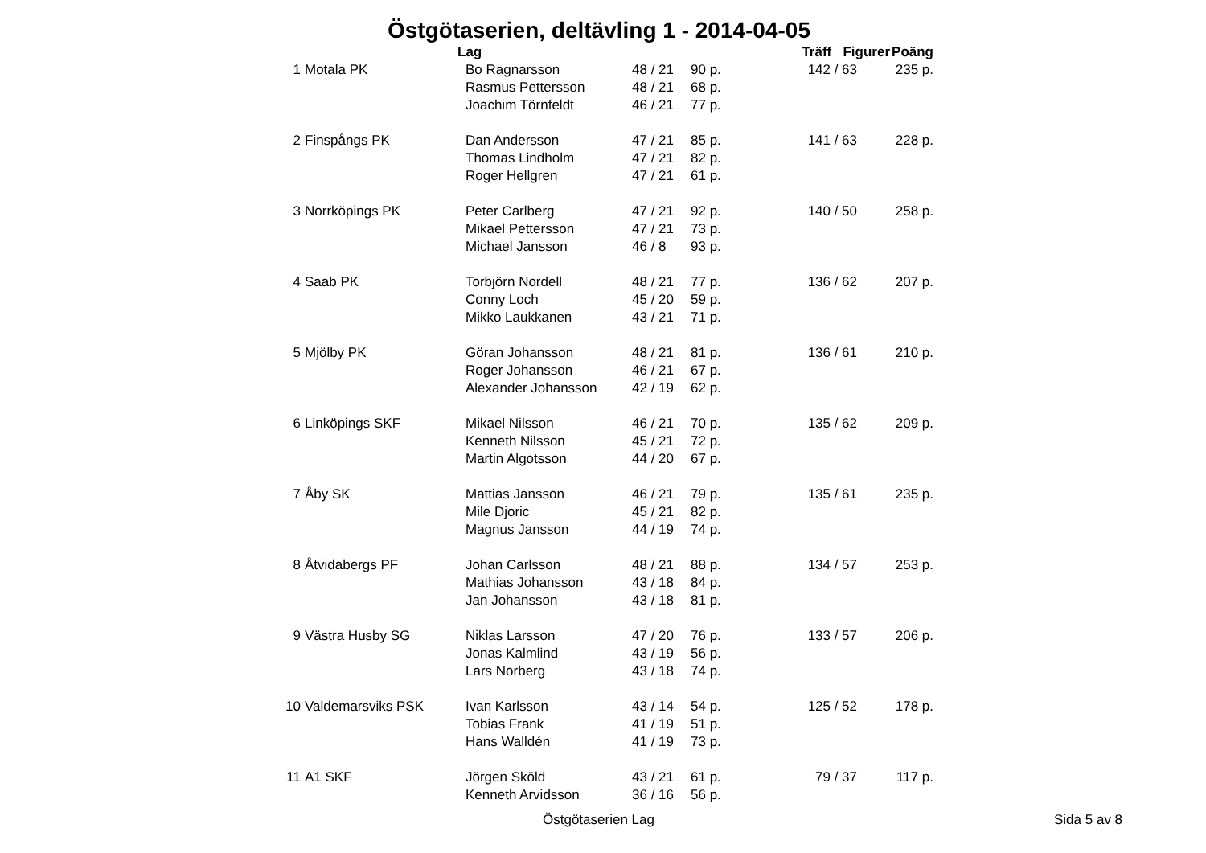Östgötaserien, deltävling 1 - 2014-04-05
| | Lag | | | | | | Träff Figurer | | | Poäng |
| --- | --- | --- | --- | --- | --- | --- | --- | --- | --- | --- |
| 1 | Motala PK | Bo Ragnarsson | 48 | / | 21 | 90 p. | 142 | / | 63 | 235 p. |
| | | Rasmus Pettersson | 48 | / | 21 | 68 p. | | | | |
| | | Joachim Törnfeldt | 46 | / | 21 | 77 p. | | | | |
| 2 | Finspångs PK | Dan Andersson | 47 | / | 21 | 85 p. | 141 | / | 63 | 228 p. |
| | | Thomas Lindholm | 47 | / | 21 | 82 p. | | | | |
| | | Roger Hellgren | 47 | / | 21 | 61 p. | | | | |
| 3 | Norrköpings PK | Peter Carlberg | 47 | / | 21 | 92 p. | 140 | / | 50 | 258 p. |
| | | Mikael Pettersson | 47 | / | 21 | 73 p. | | | | |
| | | Michael Jansson | 46 | / | 8 | 93 p. | | | | |
| 4 | Saab PK | Torbjörn Nordell | 48 | / | 21 | 77 p. | 136 | / | 62 | 207 p. |
| | | Conny Loch | 45 | / | 20 | 59 p. | | | | |
| | | Mikko Laukkanen | 43 | / | 21 | 71 p. | | | | |
| 5 | Mjölby PK | Göran Johansson | 48 | / | 21 | 81 p. | 136 | / | 61 | 210 p. |
| | | Roger Johansson | 46 | / | 21 | 67 p. | | | | |
| | | Alexander Johansson | 42 | / | 19 | 62 p. | | | | |
| 6 | Linköpings SKF | Mikael Nilsson | 46 | / | 21 | 70 p. | 135 | / | 62 | 209 p. |
| | | Kenneth Nilsson | 45 | / | 21 | 72 p. | | | | |
| | | Martin Algotsson | 44 | / | 20 | 67 p. | | | | |
| 7 | Åby SK | Mattias Jansson | 46 | / | 21 | 79 p. | 135 | / | 61 | 235 p. |
| | | Mile Djoric | 45 | / | 21 | 82 p. | | | | |
| | | Magnus Jansson | 44 | / | 19 | 74 p. | | | | |
| 8 | Åtvidabergs PF | Johan Carlsson | 48 | / | 21 | 88 p. | 134 | / | 57 | 253 p. |
| | | Mathias Johansson | 43 | / | 18 | 84 p. | | | | |
| | | Jan Johansson | 43 | / | 18 | 81 p. | | | | |
| 9 | Västra Husby SG | Niklas Larsson | 47 | / | 20 | 76 p. | 133 | / | 57 | 206 p. |
| | | Jonas Kalmlind | 43 | / | 19 | 56 p. | | | | |
| | | Lars Norberg | 43 | / | 18 | 74 p. | | | | |
| 10 | Valdemarsviks PSK | Ivan Karlsson | 43 | / | 14 | 54 p. | 125 | / | 52 | 178 p. |
| | | Tobias Frank | 41 | / | 19 | 51 p. | | | | |
| | | Hans Walldén | 41 | / | 19 | 73 p. | | | | |
| 11 | A1 SKF | Jörgen Sköld | 43 | / | 21 | 61 p. | 79 | / | 37 | 117 p. |
| | | Kenneth Arvidsson | 36 | / | 16 | 56 p. | | | | |
Östgötaserien Lag Sida 5 av 8